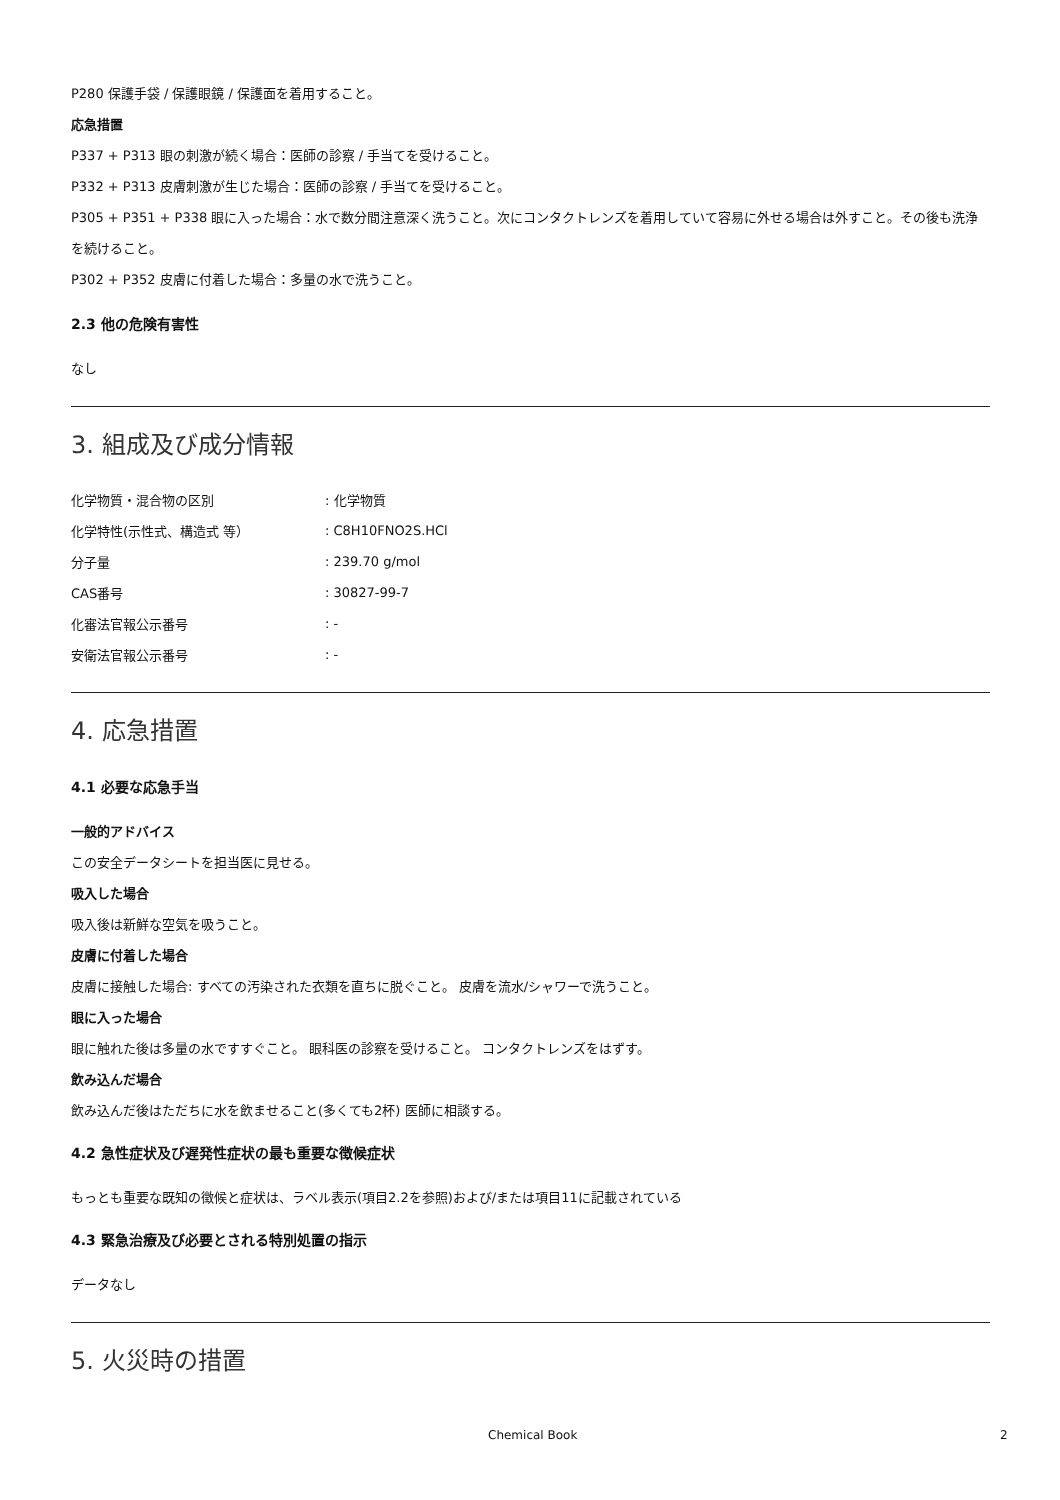P280 保護手袋 / 保護眼鏡 / 保護面を着用すること。
応急措置
P337 + P313 眼の刺激が続く場合：医師の診察 / 手当てを受けること。
P332 + P313 皮膚刺激が生じた場合：医師の診察 / 手当てを受けること。
P305 + P351 + P338 眼に入った場合：水で数分間注意深く洗うこと。次にコンタクトレンズを着用していて容易に外せる場合は外すこと。その後も洗浄を続けること。
P302 + P352 皮膚に付着した場合：多量の水で洗うこと。
2.3 他の危険有害性
なし
3. 組成及び成分情報
| 化学物質・混合物の区別 | : 化学物質 |
| 化学特性(示性式、構造式 等） | : C8H10FNO2S.HCl |
| 分子量 | : 239.70 g/mol |
| CAS番号 | : 30827-99-7 |
| 化審法官報公示番号 | : - |
| 安衛法官報公示番号 | : - |
4. 応急措置
4.1 必要な応急手当
一般的アドバイス
この安全データシートを担当医に見せる。
吸入した場合
吸入後は新鮮な空気を吸うこと。
皮膚に付着した場合
皮膚に接触した場合: すべての汚染された衣類を直ちに脱ぐこと。 皮膚を流水/シャワーで洗うこと。
眼に入った場合
眼に触れた後は多量の水ですすぐこと。 眼科医の診察を受けること。 コンタクトレンズをはずす。
飲み込んだ場合
飲み込んだ後はただちに水を飲ませること(多くても2杯) 医師に相談する。
4.2 急性症状及び遅発性症状の最も重要な徴候症状
もっとも重要な既知の徴候と症状は、ラベル表示(項目2.2を参照)および/または項目11に記載されている
4.3 緊急治療及び必要とされる特別処置の指示
データなし
5. 火災時の措置
Chemical Book 2